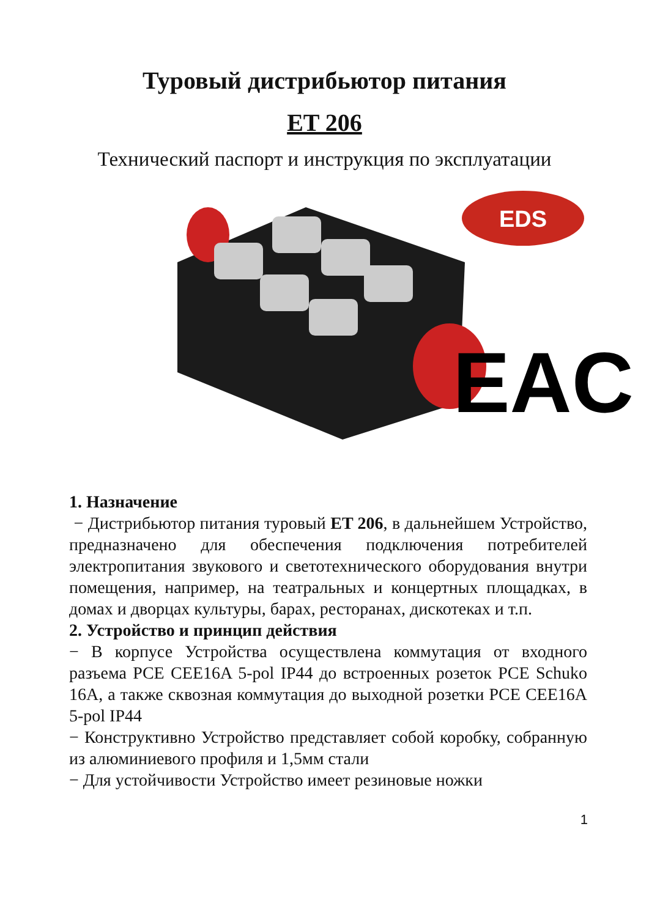Туровый дистрибьютор питания
ET 206
Технический паспорт и инструкция по эксплуатации
EDS
EAC
1. Назначение
− Дистрибьютор питания туровый ET 206, в дальнейшем Устройство, предназначено для обеспечения подключения потребителей электропитания звукового и светотехнического оборудования внутри помещения, например, на театральных и концертных площадках, в домах и дворцах культуры, барах, ресторанах, дискотеках и т.п.
2. Устройство и принцип действия
− В корпусе Устройства осуществлена коммутация от входного разъема PCE CEE16A 5-pol IP44 до встроенных розеток PCE Schuko 16A, а также сквозная коммутация до выходной розетки PCE CEE16A 5-pol IP44
− Конструктивно Устройство представляет собой коробку, собранную из алюминиевого профиля и 1,5мм стали
− Для устойчивости Устройство имеет резиновые ножки
1